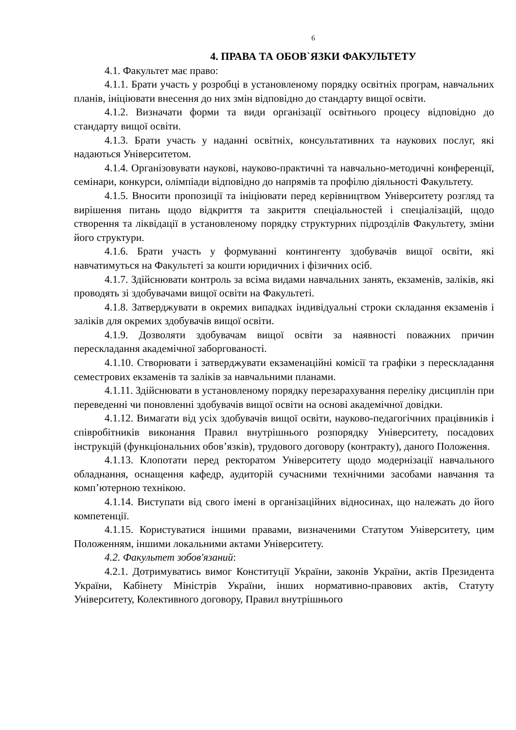6
4. ПРАВА ТА ОБОВ`ЯЗКИ ФАКУЛЬТЕТУ
4.1. Факультет має право:
4.1.1. Брати участь у розробці в установленому порядку освітніх програм, навчальних планів, ініціювати внесення до них змін відповідно до стандарту вищої освіти.
4.1.2. Визначати форми та види організації освітнього процесу відповідно до стандарту вищої освіти.
4.1.3. Брати участь у наданні освітніх, консультативних та наукових послуг, які надаються Університетом.
4.1.4. Організовувати наукові, науково-практичні та навчально-методичні конференції, семінари, конкурси, олімпіади відповідно до напрямів та профілю діяльності Факультету.
4.1.5. Вносити пропозиції та ініціювати перед керівництвом Університету розгляд та вирішення питань щодо відкриття та закриття спеціальностей і спеціалізацій, щодо створення та ліквідації в установленому порядку структурних підрозділів Факультету, зміни його структури.
4.1.6. Брати участь у формуванні контингенту здобувачів вищої освіти, які навчатимуться на Факультеті за кошти юридичних і фізичних осіб.
4.1.7. Здійснювати контроль за всіма видами навчальних занять, екзаменів, заліків, які проводять зі здобувачами вищої освіти на Факультеті.
4.1.8. Затверджувати в окремих випадках індивідуальні строки складання екзаменів і заліків для окремих здобувачів вищої освіти.
4.1.9. Дозволяти здобувачам вищої освіти за наявності поважних причин перескладання академічної заборгованості.
4.1.10. Створювати і затверджувати екзаменаційні комісії та графіки з перескладання семестрових екзаменів та заліків за навчальними планами.
4.1.11. Здійснювати в установленому порядку перезарахування переліку дисциплін при переведенні чи поновленні здобувачів вищої освіти на основі академічної довідки.
4.1.12. Вимагати від усіх здобувачів вищої освіти, науково-педагогічних працівників і співробітників виконання Правил внутрішнього розпорядку Університету, посадових інструкцій (функціональних обов’язків), трудового договору (контракту), даного Положення.
4.1.13. Клопотати перед ректоратом Університету щодо модернізації навчального обладнання, оснащення кафедр, аудиторій сучасними технічними засобами навчання та комп’ютерною технікою.
4.1.14. Виступати від свого імені в організаційних відносинах, що належать до його компетенції.
4.1.15. Користуватися іншими правами, визначеними Статутом Університету, цим Положенням, іншими локальними актами Університету.
4.2. Факультет зобов'язаний:
4.2.1. Дотримуватись вимог Конституції України, законів України, актів Президента України, Кабінету Міністрів України, інших нормативно-правових актів, Статуту Університету, Колективного договору, Правил внутрішнього